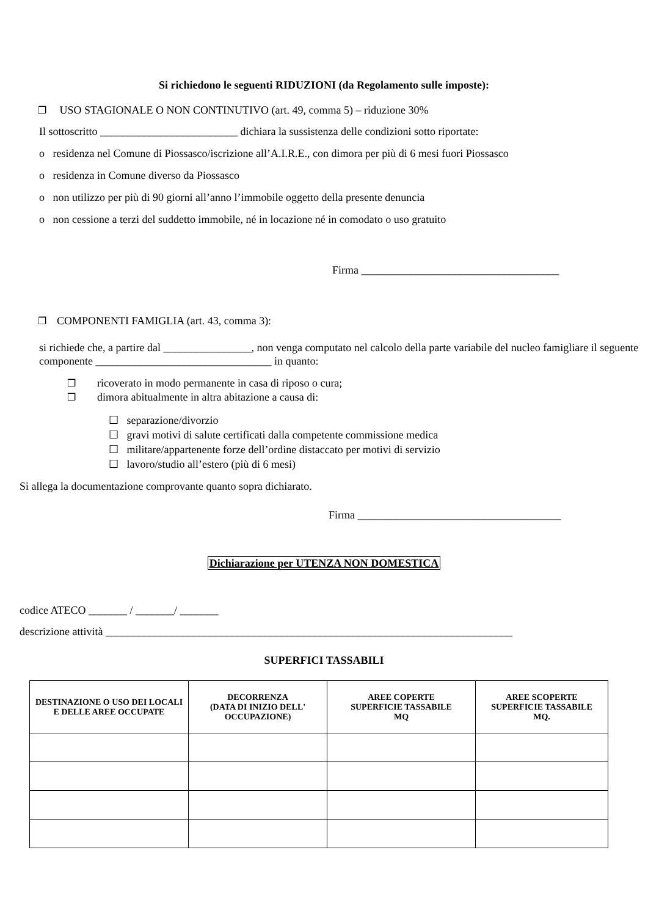Si richiedono le seguenti RIDUZIONI (da Regolamento sulle imposte):
❐ USO STAGIONALE O NON CONTINUTIVO (art. 49, comma 5) – riduzione 30%
Il sottoscritto _________________________ dichiara la sussistenza delle condizioni sotto riportate:
o residenza nel Comune di Piossasco/iscrizione all’A.I.R.E., con dimora per più di 6 mesi fuori Piossasco
o residenza in Comune diverso da Piossasco
o non utilizzo per più di 90 giorni all’anno l’immobile oggetto della presente denuncia
o non cessione a terzi del suddetto immobile, né in locazione né in comodato o uso gratuito
Firma ____________________________________
❐ COMPONENTI FAMIGLIA (art. 43, comma 3):
si richiede che, a partire dal ________________, non venga computato nel calcolo della parte variabile del nucleo famigliare il seguente componente ________________________________ in quanto:
❐ ricoverato in modo permanente in casa di riposo o cura;
❐ dimora abitualmente in altra abitazione a causa di:
☐ separazione/divorzio
☐ gravi motivi di salute certificati dalla competente commissione medica
☐ militare/appartenente forze dell’ordine distaccato per motivi di servizio
☐ lavoro/studio all’estero (più di 6 mesi)
Si allega la documentazione comprovante quanto sopra dichiarato.
Firma _____________________________________
Dichiarazione per UTENZA NON DOMESTICA
codice ATECO _______ / _______/ _______
descrizione attività __________________________________________________________________________
SUPERFICI TASSABILI
| DESTINAZIONE O USO DEI LOCALI E DELLE AREE OCCUPATE | DECORRENZA (DATA DI INIZIO DELL' OCCUPAZIONE) | AREE COPERTE SUPERFICIE TASSABILE MQ | AREE SCOPERTE SUPERFICIE TASSABILE MQ. |
| --- | --- | --- | --- |